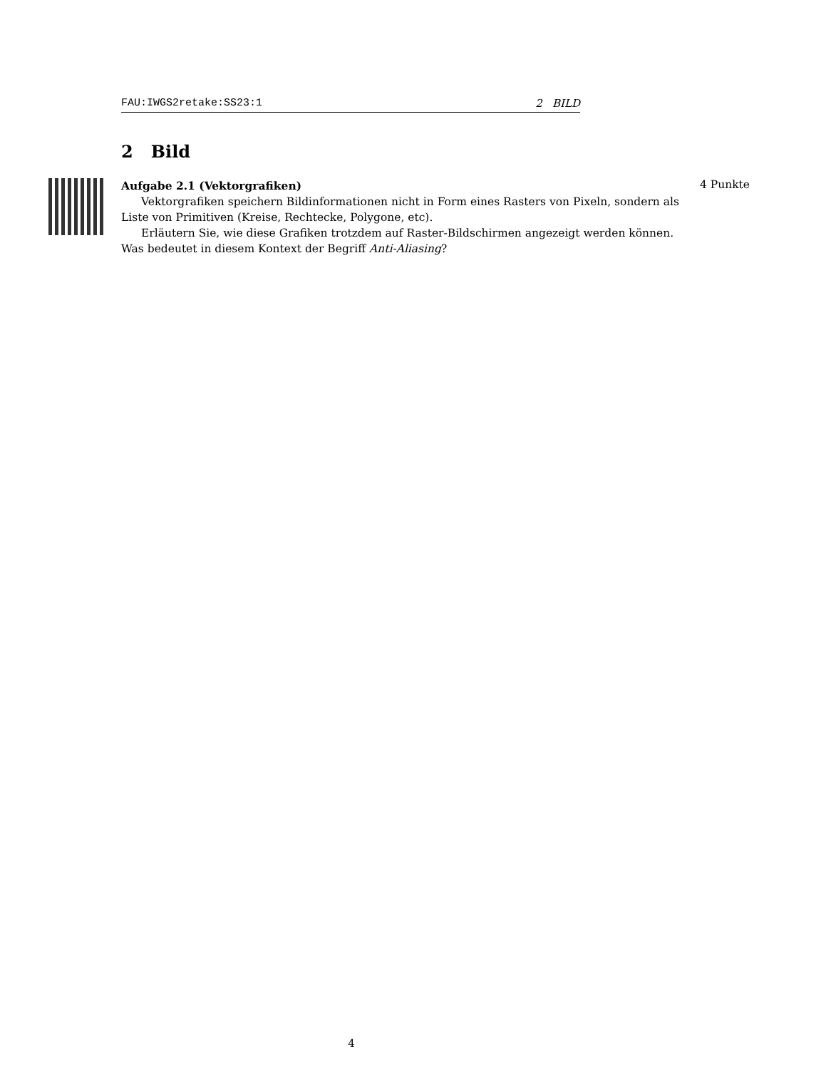FAU:IWGS2retake:SS23:1 2 BILD
2 Bild
Aufgabe 2.1 (Vektorgrafiken)
Vektorgrafiken speichern Bildinformationen nicht in Form eines Rasters von Pixeln, sondern als Liste von Primitiven (Kreise, Rechtecke, Polygone, etc).
Erläutern Sie, wie diese Grafiken trotzdem auf Raster-Bildschirmen angezeigt werden können. Was bedeutet in diesem Kontext der Begriff Anti-Aliasing?
4 Punkte
4